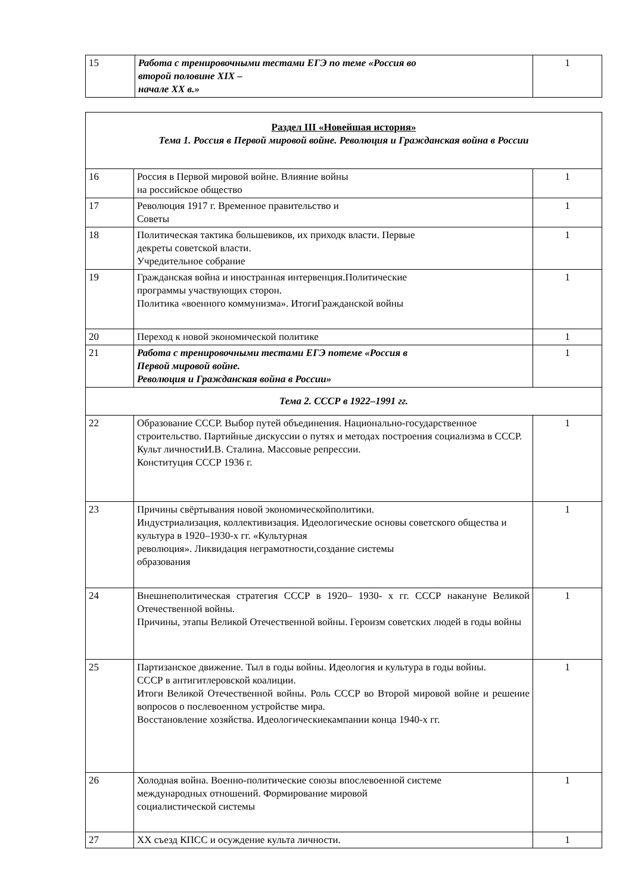| 15 | Работа с тренировочными тестами ЕГЭ по теме «Россия во второй половине XIX – начале XX в.» | 1 |
| Раздел III «Новейшая история» Тема 1. Россия в Первой мировой войне. Революция и Гражданская война в России | | |
| 16 | Россия в Первой мировой войне. Влияние войны на российское общество | 1 |
| 17 | Революция 1917 г. Временное правительство и Советы | 1 |
| 18 | Политическая тактика большевиков, их приходк власти. Первые декреты советской власти. Учредительное собрание | 1 |
| 19 | Гражданская война и иностранная интервенция.Политические программы участвующих сторон. Политика «военного коммунизма». ИтогиГражданской войны | 1 |
| 20 | Переход к новой экономической политике | 1 |
| 21 | Работа с тренировочными тестами ЕГЭ потеме «Россия в Первой мировой войне. Революция и Гражданская война в России» | 1 |
| Тема 2. СССР в 1922–1991 гг. | | |
| 22 | Образование СССР. Выбор путей объединения. Национально-государственное строительство. Партийные дискуссии о путях и методах построения социализма в СССР. Культ личностиИ.В. Сталина. Массовые репрессии. Конституция СССР 1936 г. | 1 |
| 23 | Причины свёртывания новой экономическойполитики. Индустриализация, коллективизация. Идеологические основы советского общества и культура в 1920–1930-х гг. «Культурная революция». Ликвидация неграмотности,создание системы образования | 1 |
| 24 | Внешнеполитическая стратегия СССР в 1920– 1930- х гг. СССР накануне Великой Отечественной войны. Причины, этапы Великой Отечественной войны. Героизм советских людей в годы войны | 1 |
| 25 | Партизанское движение. Тыл в годы войны. Идеология и культура в годы войны. СССР в антигитлеровской коалиции. Итоги Великой Отечественной войны. Роль СССР во Второй мировой войне и решение вопросов о послевоенном устройстве мира. Восстановление хозяйства. Идеологическиекампании конца 1940-х гг. | 1 |
| 26 | Холодная война. Военно-политические союзы впослевоенной системе международных отношений. Формирование мировой социалистической системы | 1 |
| 27 | XX съезд КПСС и осуждение культа личности. | 1 |